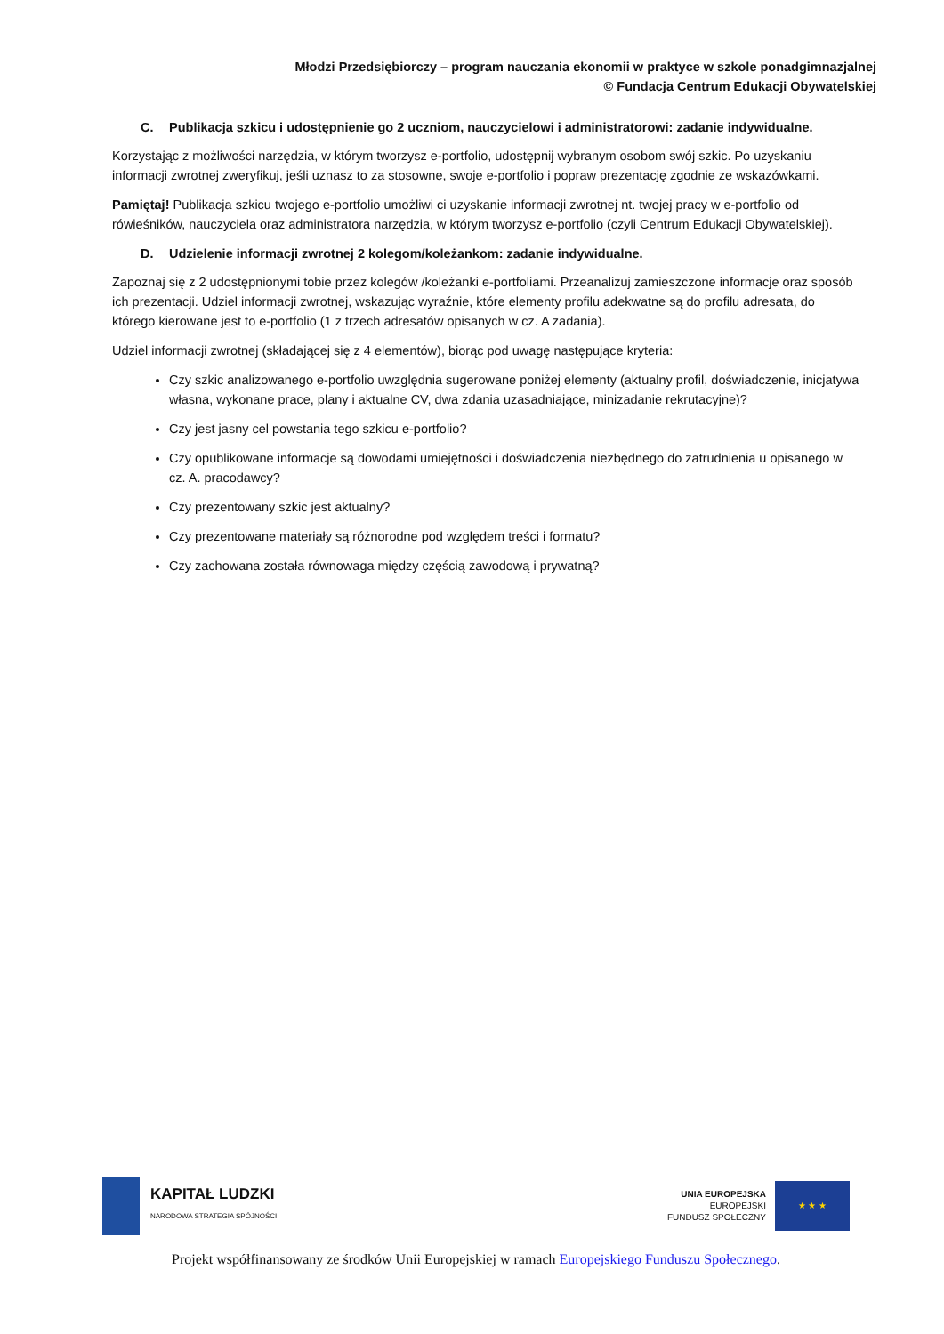Młodzi Przedsiębiorczy – program nauczania ekonomii w praktyce w szkole ponadgimnazjalnej
© Fundacja Centrum Edukacji Obywatelskiej
C. Publikacja szkicu i udostępnienie go 2 uczniom, nauczycielowi i administratorowi: zadanie indywidualne.
Korzystając z możliwości narzędzia, w którym tworzysz e-portfolio, udostępnij wybranym osobom swój szkic. Po uzyskaniu informacji zwrotnej zweryfikuj, jeśli uznasz to za stosowne, swoje e-portfolio i popraw prezentację zgodnie ze wskazówkami.
Pamiętaj! Publikacja szkicu twojego e-portfolio umożliwi ci uzyskanie informacji zwrotnej nt. twojej pracy w e-portfolio od rówieśników, nauczyciela oraz administratora narzędzia, w którym tworzysz e-portfolio (czyli Centrum Edukacji Obywatelskiej).
D. Udzielenie informacji zwrotnej 2 kolegom/koleżankom: zadanie indywidualne.
Zapoznaj się z 2 udostępnionymi tobie przez kolegów /koleżanki e-portfoliami. Przeanalizuj zamieszczone informacje oraz sposób ich prezentacji. Udziel informacji zwrotnej, wskazując wyraźnie, które elementy profilu adekwatne są do profilu adresata, do którego kierowane jest to e-portfolio (1 z trzech adresatów opisanych w cz. A zadania).
Udziel informacji zwrotnej (składającej się z 4 elementów), biorąc pod uwagę następujące kryteria:
Czy szkic analizowanego e-portfolio uwzględnia sugerowane poniżej elementy (aktualny profil, doświadczenie, inicjatywa własna, wykonane prace, plany i aktualne CV, dwa zdania uzasadniające, minizadanie rekrutacyjne)?
Czy jest jasny cel powstania tego szkicu e-portfolio?
Czy opublikowane informacje są dowodami umiejętności i doświadczenia niezbędnego do zatrudnienia u opisanego w cz. A. pracodawcy?
Czy prezentowany szkic jest aktualny?
Czy prezentowane materiały są różnorodne pod względem treści i formatu?
Czy zachowana została równowaga między częścią zawodową i prywatną?
KAPITAŁ LUDZKI
NARODOWA STRATEGIA SPÓJNOŚCI
UNIA EUROPEJSKA
EUROPEJSKI
FUNDUSZ SPOŁECZNY
★ ★ ★
Projekt współfinansowany ze środków Unii Europejskiej w ramach Europejskiego Funduszu Społecznego.